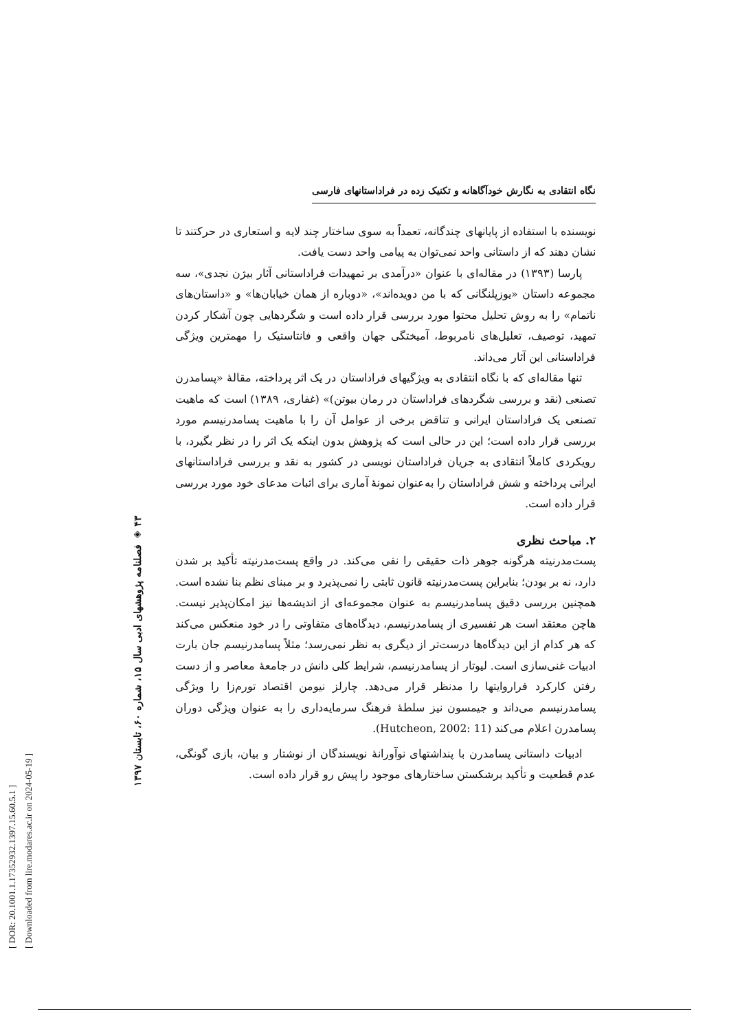[ DOR: 20.1001.1.17352932.1397.15.60.5.1 ]
[ Downloaded from lire.modares.ac.ir on 2024-05-19 ]
۴۳ ◈ فصلنامه پژوهشهای ادبی سال ۱۵، شماره ۶۰، تابستان ۱۳۹۷
نگاه انتقادی به نگارش خودآگاهانه و تکنیک زده در فراداستانهای فارسی
نویسنده با استفاده از پایانهای چندگانه، تعمداً به سوی ساختار چند لایه و استعاری در حرکتند تا نشان دهند که از داستانی واحد نمی‌توان به پیامی واحد دست یافت.
پارسا (۱۳۹۳) در مقاله‌ای با عنوان «درآمدی بر تمهیدات فراداستانی آثار بیژن نجدی»، سه مجموعه داستان «یوزپلنگانی که با من دویده‌اند»، «دوباره از همان خیابان‌ها» و «داستان‌های ناتمام» را به روش تحلیل محتوا مورد بررسی قرار داده است و شگردهایی چون آشکار کردن تمهید، توصیف، تعلیل‌های نامربوط، آمیختگی جهان واقعی و فانتاستیک را مهمترین ویژگی فراداستانی این آثار می‌داند.
تنها مقاله‌ای که با نگاه انتقادی به ویژگیهای فراداستان در یک اثر پرداخته، مقالهٔ «پسامدرن تصنعی (نقد و بررسی شگردهای فراداستان در رمان بیوتن)» (غفاری، ۱۳۸۹) است که ماهیت تصنعی یک فراداستان ایرانی و تناقض برخی از عوامل آن را با ماهیت پسامدرنیسم مورد بررسی قرار داده است؛ این در حالی است که پژوهش بدون اینکه یک اثر را در نظر بگیرد، با رویکردی کاملاً انتقادی به جریان فراداستان نویسی در کشور به نقد و بررسی فراداستانهای ایرانی پرداخته و شش فراداستان را به‌عنوان نمونهٔ آماری برای اثبات مدعای خود مورد بررسی قرار داده است.
۲. مباحث نظری
پست‌مدرنیته هرگونه جوهر ذات حقیقی را نفی می‌کند. در واقع پست‌مدرنیته تأکید بر شدن دارد، نه بر بودن؛ بنابراین پست‌مدرنیته قانون ثابتی را نمی‌پذیرد و بر مبنای نظم بنا نشده است. همچنین بررسی دقیق پسامدرنیسم به عنوان مجموعه‌ای از اندیشه‌ها نیز امکان‌پذیر نیست. هاچن معتقد است هر تفسیری از پسامدرنیسم، دیدگاه‌های متفاوتی را در خود منعکس می‌کند که هر کدام از این دیدگاه‌ها درست‌تر از دیگری به نظر نمی‌رسد؛ مثلاً پسامدرنیسم جان بارت ادبیات غنی‌سازی است. لیوتار از پسامدرنیسم، شرایط کلی دانش در جامعهٔ معاصر و از دست رفتن کارکرد فراروایتها را مدنظر قرار می‌دهد. چارلز نیومن اقتصاد تورم‌زا را ویژگی پسامدرنیسم می‌داند و جیمسون نیز سلطهٔ فرهنگ سرمایه‌داری را به عنوان ویژگی دوران پسامدرن اعلام می‌کند (Hutcheon, 2002: 11).
ادبیات داستانی پسامدرن با پنداشتهای نوآورانهٔ نویسندگان از نوشتار و بیان، بازی گونگی، عدم قطعیت و تأکید برشکستن ساختارهای موجود را پیش رو قرار داده است.